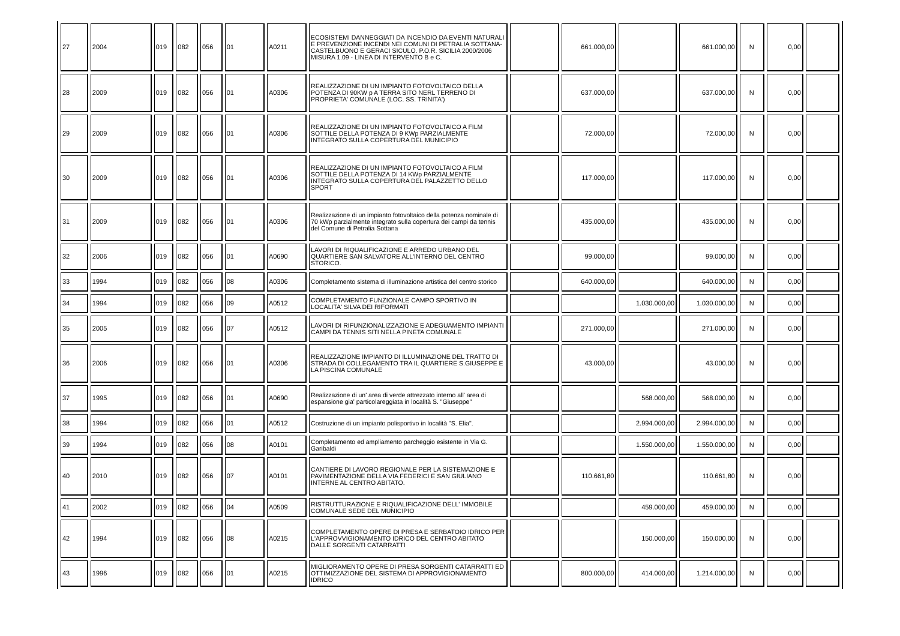| 27 | 2004 | 019 | 082 | 056 | 01 | A0211 | ECOSISTEMI DANNEGGIATI DA INCENDIO DA EVENTI NATURALI E PREVENZIONE INCENDI NEI COMUNI DI PETRALIA SOTTANA-CASTELBUONO E GERACI SICULO. P.O.R. SICILIA 2000/2006 MISURA 1.09 - LINEA DI INTERVENTO B e C. | | 661.000,00 | | 661.000,00 | N | 0,00 | |
| 28 | 2009 | 019 | 082 | 056 | 01 | A0306 | REALIZZAZIONE DI UN IMPIANTO FOTOVOLTAICO DELLA POTENZA DI 90KW p A TERRA SITO NERL TERRENO DI PROPRIETA' COMUNALE (LOC. SS. TRINITA') | | 637.000,00 | | 637.000,00 | N | 0,00 | |
| 29 | 2009 | 019 | 082 | 056 | 01 | A0306 | REALIZZAZIONE DI UN IMPIANTO FOTOVOLTAICO A FILM SOTTILE DELLA POTENZA DI 9 KWp PARZIALMENTE INTEGRATO SULLA COPERTURA DEL MUNICIPIO | | 72.000,00 | | 72.000,00 | N | 0,00 | |
| 30 | 2009 | 019 | 082 | 056 | 01 | A0306 | REALIZZAZIONE DI UN IMPIANTO FOTOVOLTAICO A FILM SOTTILE DELLA POTENZA DI 14 KWp PARZIALMENTE INTEGRATO SULLA COPERTURA DEL PALAZZETTO DELLO SPORT | | 117.000,00 | | 117.000,00 | N | 0,00 | |
| 31 | 2009 | 019 | 082 | 056 | 01 | A0306 | Realizzazione di un impianto fotovoltaico della potenza nominale di 70 kWp parzialmente integrato sulla copertura dei campi da tennis del Comune di Petralia Sottana | | 435.000,00 | | 435.000,00 | N | 0,00 | |
| 32 | 2006 | 019 | 082 | 056 | 01 | A0690 | LAVORI DI RIQUALIFICAZIONE E ARREDO URBANO DEL QUARTIERE SAN SALVATORE ALL'INTERNO DEL CENTRO STORICO. | | 99.000,00 | | 99.000,00 | N | 0,00 | |
| 33 | 1994 | 019 | 082 | 056 | 08 | A0306 | Completamento sistema di illuminazione artistica del centro storico | | 640.000,00 | | 640.000,00 | N | 0,00 | |
| 34 | 1994 | 019 | 082 | 056 | 09 | A0512 | COMPLETAMENTO FUNZIONALE CAMPO SPORTIVO IN LOCALITA' SILVA DEI RIFORMATI | | | 1.030.000,00 | 1.030.000,00 | N | 0,00 | |
| 35 | 2005 | 019 | 082 | 056 | 07 | A0512 | LAVORI DI RIFUNZIONALIZZAZIONE E ADEGUAMENTO IMPIANTI CAMPI DA TENNIS SITI NELLA PINETA COMUNALE | | 271.000,00 | | 271.000,00 | N | 0,00 | |
| 36 | 2006 | 019 | 082 | 056 | 01 | A0306 | REALIZZAZIONE IMPIANTO DI ILLUMINAZIONE DEL TRATTO DI STRADA DI COLLEGAMENTO TRA IL QUARTIERE S.GIUSEPPE E LA PISCINA COMUNALE | | 43.000,00 | | 43.000,00 | N | 0,00 | |
| 37 | 1995 | 019 | 082 | 056 | 01 | A0690 | Realizzazione di un' area di verde attrezzato interno all' area di espansione gia' particolareggiata in località S. "Giuseppe" | | | 568.000,00 | 568.000,00 | N | 0,00 | |
| 38 | 1994 | 019 | 082 | 056 | 01 | A0512 | Costruzione di un impianto polisportivo in località "S. Elia". | | | 2.994.000,00 | 2.994.000,00 | N | 0,00 | |
| 39 | 1994 | 019 | 082 | 056 | 08 | A0101 | Completamento ed ampliamento parcheggio esistente in Via G. Garibaldi | | | 1.550.000,00 | 1.550.000,00 | N | 0,00 | |
| 40 | 2010 | 019 | 082 | 056 | 07 | A0101 | CANTIERE DI LAVORO REGIONALE PER LA SISTEMAZIONE E PAVIMENTAZIONE DELLA VIA FEDERICI E SAN GIULIANO INTERNE AL CENTRO ABITATO. | | 110.661,80 | | 110.661,80 | N | 0,00 | |
| 41 | 2002 | 019 | 082 | 056 | 04 | A0509 | RISTRUTTURAZIONE E RIQUALIFICAZIONE DELL' IMMOBILE COMUNALE SEDE DEL MUNICIPIO | | | 459.000,00 | 459.000,00 | N | 0,00 | |
| 42 | 1994 | 019 | 082 | 056 | 08 | A0215 | COMPLETAMENTO OPERE DI PRESA E SERBATOIO IDRICO PER L'APPROVVIGIONAMENTO IDRICO DEL CENTRO ABITATO DALLE SORGENTI CATARRATTI | | | 150.000,00 | 150.000,00 | N | 0,00 | |
| 43 | 1996 | 019 | 082 | 056 | 01 | A0215 | MIGLIORAMENTO OPERE DI PRESA SORGENTI CATARRATTI ED OTTIMIZZAZIONE DEL SISTEMA DI APPROVIGIONAMENTO IDRICO | | 800.000,00 | 414.000,00 | 1.214.000,00 | N | 0,00 | |